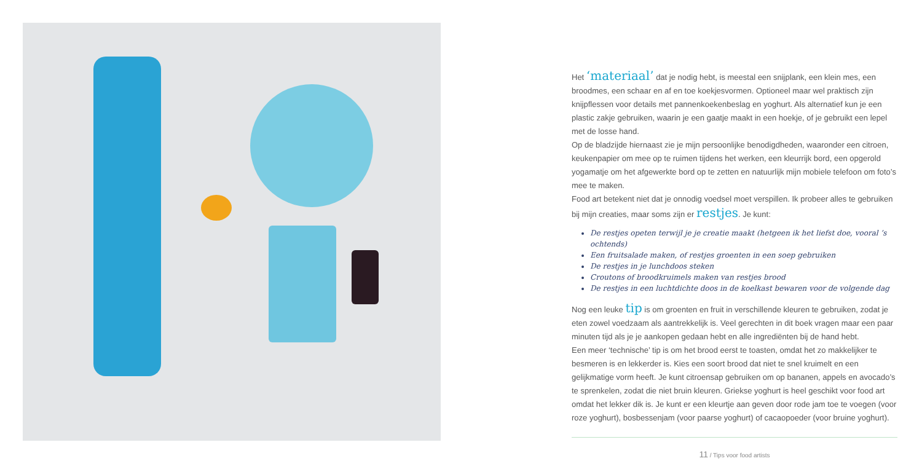Het ‘materiaal’ dat je nodig hebt, is meestal een snijplank, een klein mes, een broodmes, een schaar en af en toe koekjesvormen. Optioneel maar wel praktisch zijn knijpflessen voor details met pannenkoekenbeslag en yoghurt. Als alternatief kun je een plastic zakje gebruiken, waarin je een gaatje maakt in een hoekje, of je gebruikt een lepel met de losse hand.
Op de bladzijde hiernaast zie je mijn persoonlijke benodigdheden, waaronder een citroen, keukenpapier om mee op te ruimen tijdens het werken, een kleurrijk bord, een opgerold yogamatje om het afgewerkte bord op te zetten en natuurlijk mijn mobiele telefoon om foto’s mee te maken.
Food art betekent niet dat je onnodig voedsel moet verspillen. Ik probeer alles te gebruiken bij mijn creaties, maar soms zijn er restjes. Je kunt:
De restjes opeten terwijl je je creatie maakt (hetgeen ik het liefst doe, vooral ’s ochtends)
Een fruitsalade maken, of restjes groenten in een soep gebruiken
De restjes in je lunchdoos steken
Croutons of broodkruimels maken van restjes brood
De restjes in een luchtdichte doos in de koelkast bewaren voor de volgende dag
Nog een leuke tip is om groenten en fruit in verschillende kleuren te gebruiken, zodat je eten zowel voedzaam als aantrekkelijk is. Veel gerechten in dit boek vragen maar een paar minuten tijd als je je aankopen gedaan hebt en alle ingrediënten bij de hand hebt.
Een meer ‘technische’ tip is om het brood eerst te toasten, omdat het zo makkelijker te besmeren is en lekkerder is. Kies een soort brood dat niet te snel kruimelt en een gelijkmatige vorm heeft. Je kunt citroensap gebruiken om op bananen, appels en avocado’s te sprenkelen, zodat die niet bruin kleuren. Griekse yoghurt is heel geschikt voor food art omdat het lekker dik is. Je kunt er een kleurtje aan geven door rode jam toe te voegen (voor roze yoghurt), bosbessenjam (voor paarse yoghurt) of cacaopoeder (voor bruine yoghurt).
11 / Tips voor food artists